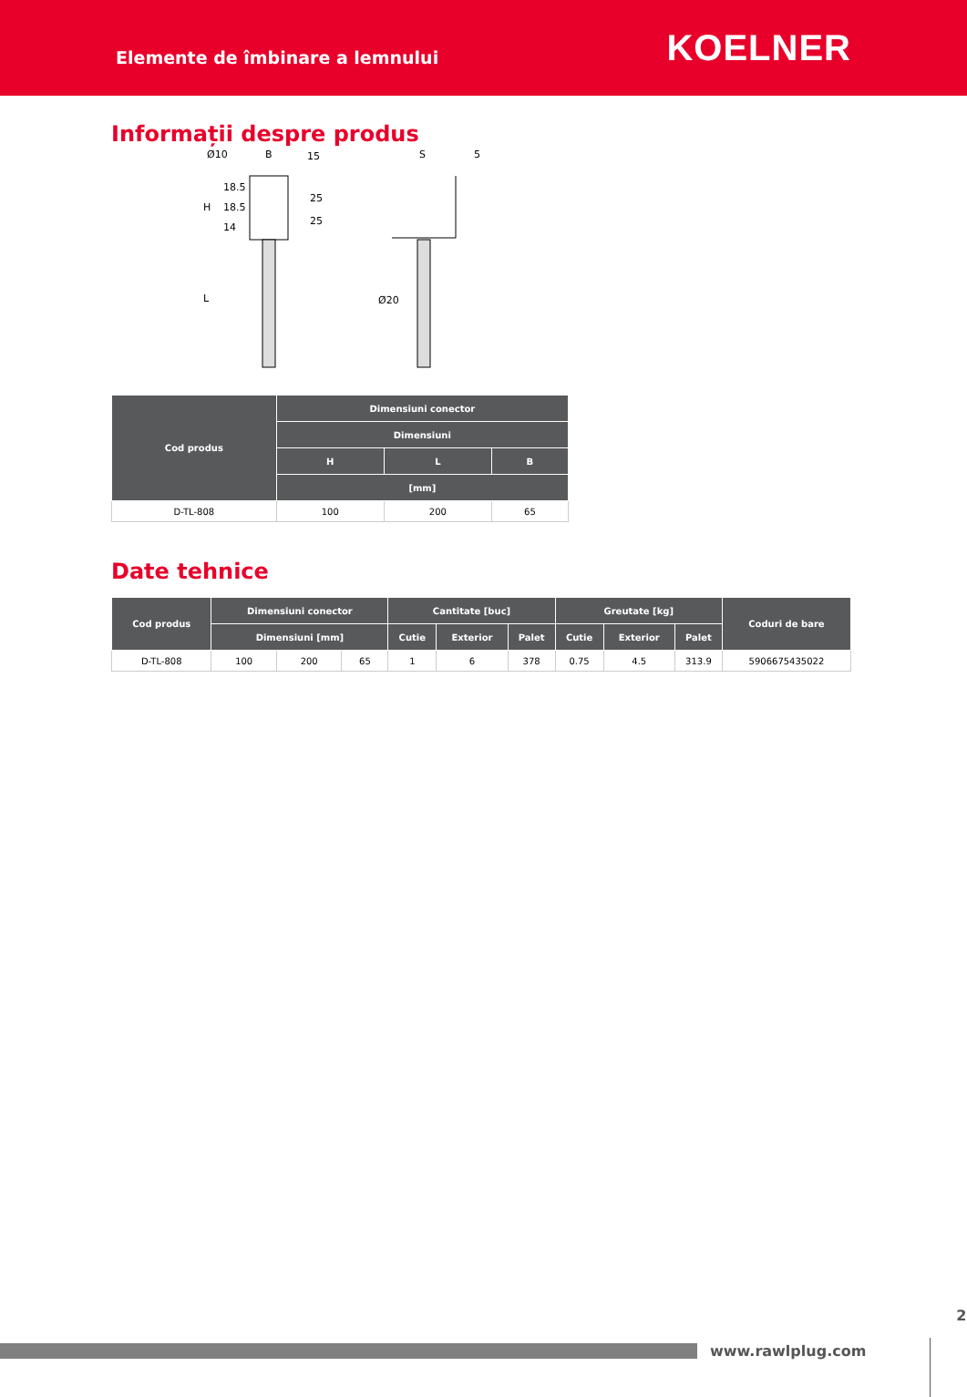Elemente de îmbinare a lemnului
KOELNER
Informații despre produs
Ø10
B
15
18.5
18.5
14
25
25
H
L
S
5
Ø20
| Cod produs | Dimensiuni conector | | |
| --- | --- | --- | --- |
| | Dimensiuni | | |
| | H | L | B |
| | [mm] | | |
| D-TL-808 | 100 | 200 | 65 |
Date tehnice
| Cod produs | Dimensiuni conector | | | Cantitate [buc] | | | Greutate [kg] | | | Coduri de bare |
| --- | --- | --- | --- | --- | --- | --- | --- | --- | --- | --- |
| | Dimensiuni [mm] | | | Cutie | Exterior | Palet | Cutie | Exterior | Palet | |
| D-TL-808 | 100 | 200 | 65 | 1 | 6 | 378 | 0.75 | 4.5 | 313.9 | 5906675435022 |
www.rawlplug.com
2